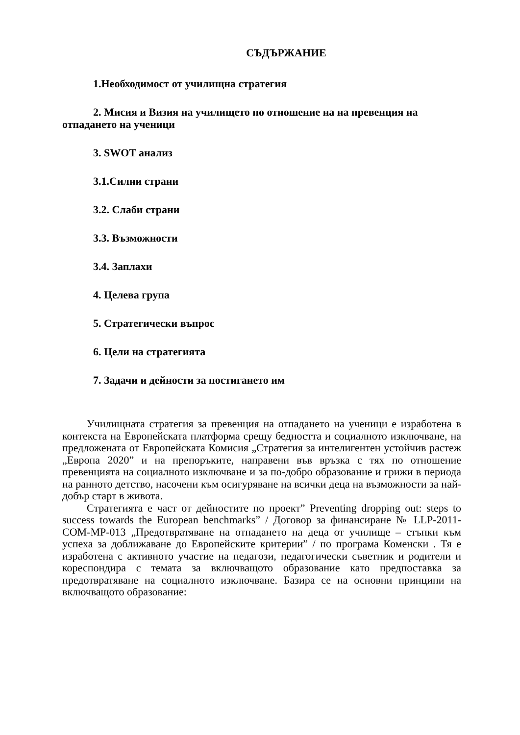СЪДЪРЖАНИЕ
1.Необходимост от училищна стратегия
2. Мисия и Визия на училището по отношение на на превенция на отпадането на ученици
3. SWOT анализ
3.1.Силни страни
3.2. Слаби страни
3.3. Възможности
3.4. Заплахи
4. Целева група
5. Стратегически въпрос
6. Цели на стратегията
7. Задачи и дейности за постигането им
Училищната стратегия за превенция на отпадането на ученици е изработена в контекста на Европейската платформа срещу бедността и социалното изключване, на предложената от Европейската Комисия „Стратегия за интелигентен устойчив растеж „Европа 2020” и на препоръките, направени във връзка с тях по отношение превенцията на социалното изключване и за по-добро образование и грижи в периода на ранното детство, насочени към осигуряване на всички деца на възможности за най-добър старт в живота.
Стратегията е част от дейностите по проект” Preventing dropping out: steps to success towards the European benchmarks” / Договор за финансиране № LLP-2011-COM-MP-013 „Предотвратяване на отпадането на деца от училище – стъпки към успеха за доближаване до Европейските критерии” / по програма Коменски . Тя е изработена с активното участие на педагози, педагогически съветник и родители и кореспондира с темата за включващото образование като предпоставка за предотвратяване на социалното изключване. Базира се на основни принципи на включващото образование: